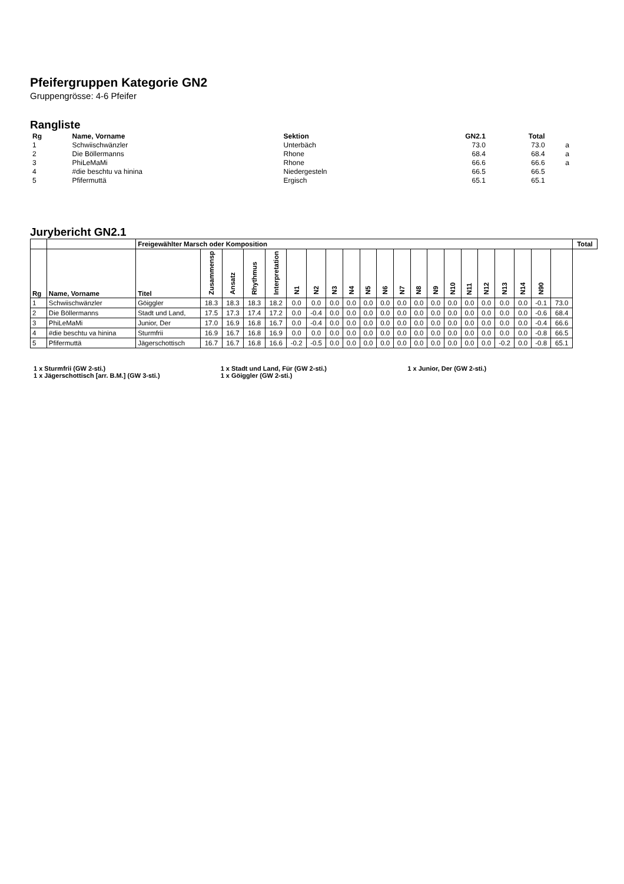Pfeifergruppen Kategorie GN2
Gruppengrösse: 4-6 Pfeifer
Rangliste
| Rg | Name, Vorname | Sektion | GN2.1 | Total | |
| --- | --- | --- | --- | --- | --- |
| 1 | Schwiischwänzler | Unterbäch | 73.0 | 73.0 | a |
| 2 | Die Böllermanns | Rhone | 68.4 | 68.4 | a |
| 3 | PhiLeMaMi | Rhone | 66.6 | 66.6 | a |
| 4 | #die beschtu va hinina | Niedergesteln | 66.5 | 66.5 | |
| 5 | Pfifermuttä | Ergisch | 65.1 | 65.1 | |
Jurybericht GN2.1
| | | Freigewählter Marsch oder Komposition | | | | | | | | | | | | | | | | | | | | | Total |
| --- | --- | --- | --- | --- | --- | --- | --- | --- | --- | --- | --- | --- | --- | --- | --- | --- | --- | --- | --- | --- | --- | --- | --- |
| Rg | Name, Vorname | Titel | Zusammensp | Ansatz | Rhythmus | Interpretation | N1 | N2 | N3 | N4 | N5 | N6 | N7 | N8 | N9 | N10 | N11 | N12 | N13 | N14 | N90 | | |
| 1 | Schwiischwänzler | Göiggler | 18.3 | 18.3 | 18.3 | 18.2 | 0.0 | 0.0 | 0.0 | 0.0 | 0.0 | 0.0 | 0.0 | 0.0 | 0.0 | 0.0 | 0.0 | 0.0 | 0.0 | 0.0 | -0.1 | 73.0 | |
| 2 | Die Böllermanns | Stadt und Land, | 17.5 | 17.3 | 17.4 | 17.2 | 0.0 | -0.4 | 0.0 | 0.0 | 0.0 | 0.0 | 0.0 | 0.0 | 0.0 | 0.0 | 0.0 | 0.0 | 0.0 | 0.0 | -0.6 | 68.4 | |
| 3 | PhiLeMaMi | Junior, Der | 17.0 | 16.9 | 16.8 | 16.7 | 0.0 | -0.4 | 0.0 | 0.0 | 0.0 | 0.0 | 0.0 | 0.0 | 0.0 | 0.0 | 0.0 | 0.0 | 0.0 | 0.0 | -0.4 | 66.6 | |
| 4 | #die beschtu va hinina | Sturmfrii | 16.9 | 16.7 | 16.8 | 16.9 | 0.0 | 0.0 | 0.0 | 0.0 | 0.0 | 0.0 | 0.0 | 0.0 | 0.0 | 0.0 | 0.0 | 0.0 | 0.0 | 0.0 | -0.8 | 66.5 | |
| 5 | Pfifermuttä | Jägerschottisch | 16.7 | 16.7 | 16.8 | 16.6 | -0.2 | -0.5 | 0.0 | 0.0 | 0.0 | 0.0 | 0.0 | 0.0 | 0.0 | 0.0 | 0.0 | 0.0 | -0.2 | 0.0 | -0.8 | 65.1 | |
1 x Sturmfrii (GW 2-sti.)
1 x Jägerschottisch [arr. B.M.] (GW 3-sti.)
1 x Stadt und Land, Für (GW 2-sti.)
1 x Göiggler (GW 2-sti.)
1 x Junior, Der (GW 2-sti.)